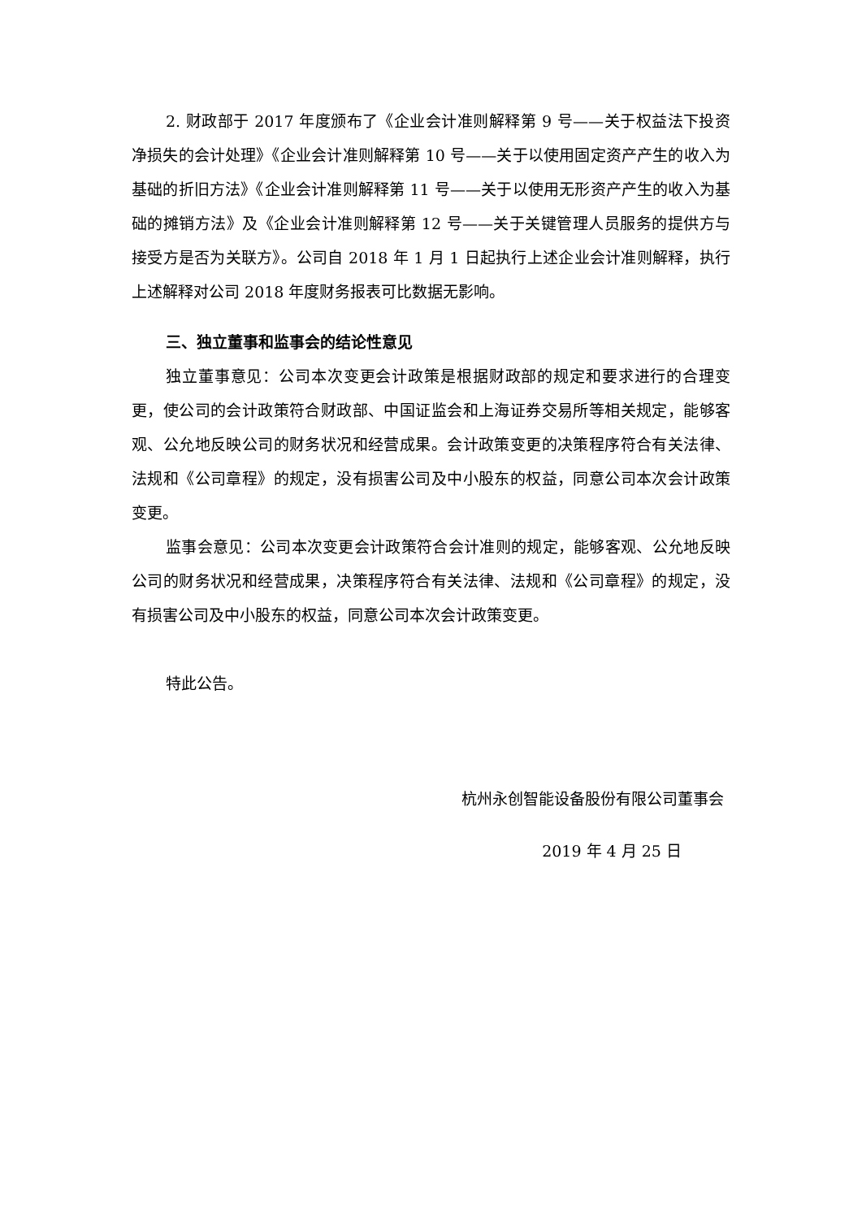2. 财政部于 2017 年度颁布了《企业会计准则解释第 9 号——关于权益法下投资净损失的会计处理》《企业会计准则解释第 10 号——关于以使用固定资产产生的收入为基础的折旧方法》《企业会计准则解释第 11 号——关于以使用无形资产产生的收入为基础的摊销方法》及《企业会计准则解释第 12 号——关于关键管理人员服务的提供方与接受方是否为关联方》。公司自 2018 年 1 月 1 日起执行上述企业会计准则解释，执行上述解释对公司 2018 年度财务报表可比数据无影响。
三、独立董事和监事会的结论性意见
独立董事意见：公司本次变更会计政策是根据财政部的规定和要求进行的合理变更，使公司的会计政策符合财政部、中国证监会和上海证券交易所等相关规定，能够客观、公允地反映公司的财务状况和经营成果。会计政策变更的决策程序符合有关法律、法规和《公司章程》的规定，没有损害公司及中小股东的权益，同意公司本次会计政策变更。
监事会意见：公司本次变更会计政策符合会计准则的规定，能够客观、公允地反映公司的财务状况和经营成果，决策程序符合有关法律、法规和《公司章程》的规定，没有损害公司及中小股东的权益，同意公司本次会计政策变更。
特此公告。
杭州永创智能设备股份有限公司董事会
2019 年 4 月 25 日